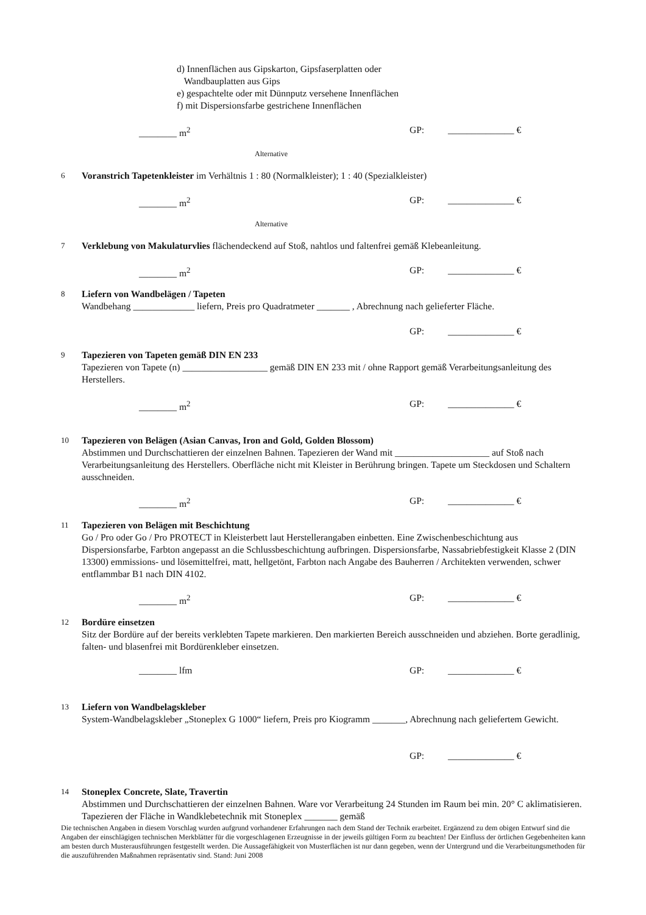d) Innenflächen aus Gipskarton, Gipsfaserplatten oder
Wandbauplatten aus Gips
e) gespachtelte oder mit Dünnputz versehene Innenflächen
f) mit Dispersionsfarbe gestrichene Innenflächen
________ m<sup>2</sup> GP: ______________ €
Alternative
6 Voranstrich Tapetenkleister im Verhältnis 1 : 80 (Normalkleister); 1 : 40 (Spezialkleister)
________ m<sup>2</sup> GP: ______________ €
Alternative
7 Verklebung von Makulaturvlies flächendeckend auf Stoß, nahtlos und faltenfrei gemäß Klebeanleitung.
________ m<sup>2</sup> GP: ______________ €
8 Liefern von Wandbelägen / Tapeten
Wandbehang _____________ liefern, Preis pro Quadratmeter _______ , Abrechnung nach gelieferter Fläche.
GP: ______________ €
9 Tapezieren von Tapeten gemäß DIN EN 233
Tapezieren von Tapete (n) __________________ gemäß DIN EN 233 mit / ohne Rapport gemäß Verarbeitungsanleitung des Herstellers.
________ m<sup>2</sup> GP: ______________ €
10 Tapezieren von Belägen (Asian Canvas, Iron and Gold, Golden Blossom)
Abstimmen und Durchschattieren der einzelnen Bahnen. Tapezieren der Wand mit ____________________ auf Stoß nach Verarbeitungsanleitung des Herstellers. Oberfläche nicht mit Kleister in Berührung bringen. Tapete um Steckdosen und Schaltern ausschneiden.
________ m<sup>2</sup> GP: ______________ €
11 Tapezieren von Belägen mit Beschichtung
Go / Pro oder Go / Pro PROTECT in Kleisterbett laut Herstellerangaben einbetten. Eine Zwischenbeschichtung aus Dispersionsfarbe, Farbton angepasst an die Schlussbeschichtung aufbringen. Dispersionsfarbe, Nassabriebfestigkeit Klasse 2 (DIN 13300) emmissions- und lösemittelfrei, matt, hellgetönt, Farbton nach Angabe des Bauherren / Architekten verwenden, schwer entflammbar B1 nach DIN 4102.
________ m<sup>2</sup> GP: ______________ €
12 Bordüre einsetzen
Sitz der Bordüre auf der bereits verklebten Tapete markieren. Den markierten Bereich ausschneiden und abziehen. Borte geradlinig, falten- und blasenfrei mit Bordürenkleber einsetzen.
________ lfm GP: ______________ €
13 Liefern von Wandbelagskleber
System-Wandbelagskleber „Stoneplex G 1000“ liefern, Preis pro Kiogramm _______, Abrechnung nach geliefertem Gewicht.
GP: ______________ €
14 Stoneplex Concrete, Slate, Travertin
Abstimmen und Durchschattieren der einzelnen Bahnen. Ware vor Verarbeitung 24 Stunden im Raum bei min. 20° C aklimatisieren. Tapezieren der Fläche in Wandklebetechnik mit Stoneplex _______ gemäß
Die technischen Angaben in diesem Vorschlag wurden aufgrund vorhandener Erfahrungen nach dem Stand der Technik erarbeitet. Ergänzend zu dem obigen Entwurf sind die Angaben der einschlägigen technischen Merkblätter für die vorgeschlagenen Erzeugnisse in der jeweils gültigen Form zu beachten! Der Einfluss der örtlichen Gegebenheiten kann am besten durch Musterausführungen festgestellt werden. Die Aussagefähigkeit von Musterflächen ist nur dann gegeben, wenn der Untergrund und die Verarbeitungsmethoden für die auszuführenden Maßnahmen repräsentativ sind. Stand: Juni 2008